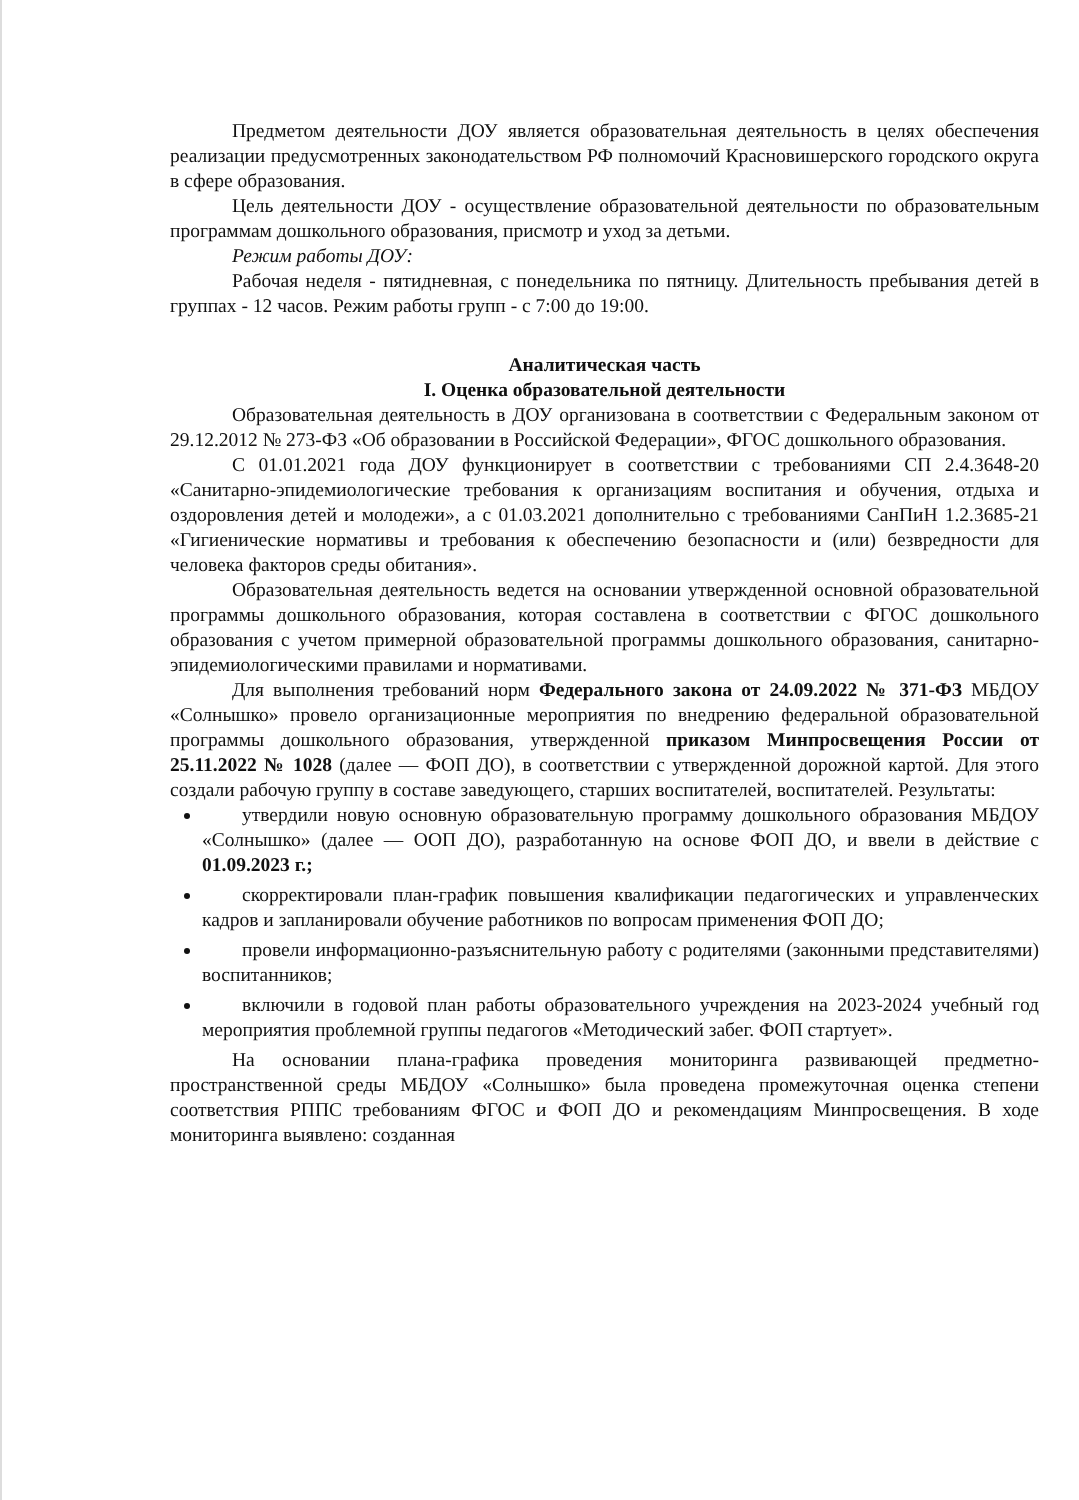Предметом деятельности ДОУ является образовательная деятельность в целях обеспечения реализации предусмотренных законодательством РФ полномочий Красновишерского городского округа в сфере образования.
Цель деятельности ДОУ - осуществление образовательной деятельности по образовательным программам дошкольного образования, присмотр и уход за детьми.
Режим работы ДОУ:
Рабочая неделя - пятидневная, с понедельника по пятницу. Длительность пребывания детей в группах - 12 часов. Режим работы групп - с 7:00 до 19:00.
Аналитическая часть
I. Оценка образовательной деятельности
Образовательная деятельность в ДОУ организована в соответствии с Федеральным законом от 29.12.2012 № 273-ФЗ «Об образовании в Российской Федерации», ФГОС дошкольного образования.
С 01.01.2021 года ДОУ функционирует в соответствии с требованиями СП 2.4.3648-20 «Санитарно-эпидемиологические требования к организациям воспитания и обучения, отдыха и оздоровления детей и молодежи», а с 01.03.2021 дополнительно с требованиями СанПиН 1.2.3685-21 «Гигиенические нормативы и требования к обеспечению безопасности и (или) безвредности для человека факторов среды обитания».
Образовательная деятельность ведется на основании утвержденной основной образовательной программы дошкольного образования, которая составлена в соответствии с ФГОС дошкольного образования с учетом примерной образовательной программы дошкольного образования, санитарно-эпидемиологическими правилами и нормативами.
Для выполнения требований норм Федерального закона от 24.09.2022 № 371-ФЗ МБДОУ «Солнышко» провело организационные мероприятия по внедрению федеральной образовательной программы дошкольного образования, утвержденной приказом Минпросвещения России от 25.11.2022 № 1028 (далее — ФОП ДО), в соответствии с утвержденной дорожной картой. Для этого создали рабочую группу в составе заведующего, старших воспитателей, воспитателей. Результаты:
утвердили новую основную образовательную программу дошкольного образования МБДОУ «Солнышко» (далее — ООП ДО), разработанную на основе ФОП ДО, и ввели в действие с 01.09.2023 г.;
скорректировали план-график повышения квалификации педагогических и управленческих кадров и запланировали обучение работников по вопросам применения ФОП ДО;
провели информационно-разъяснительную работу с родителями (законными представителями) воспитанников;
включили в годовой план работы образовательного учреждения на 2023-2024 учебный год мероприятия проблемной группы педагогов «Методический забег. ФОП стартует».
На основании плана-графика проведения мониторинга развивающей предметно-пространственной среды МБДОУ «Солнышко» была проведена промежуточная оценка степени соответствия РППС требованиям ФГОС и ФОП ДО и рекомендациям Минпросвещения. В ходе мониторинга выявлено: созданная